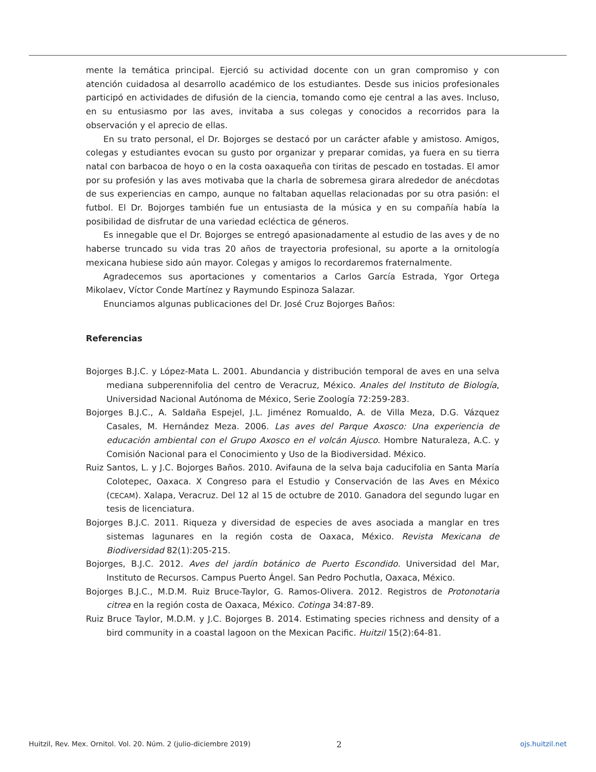mente la temática principal. Ejerció su actividad docente con un gran compromiso y con atención cuidadosa al desarrollo académico de los estudiantes. Desde sus inicios profesionales participó en actividades de difusión de la ciencia, tomando como eje central a las aves. Incluso, en su entusiasmo por las aves, invitaba a sus colegas y conocidos a recorridos para la observación y el aprecio de ellas.
En su trato personal, el Dr. Bojorges se destacó por un carácter afable y amistoso. Amigos, colegas y estudiantes evocan su gusto por organizar y preparar comidas, ya fuera en su tierra natal con barbacoa de hoyo o en la costa oaxaqueña con tiritas de pescado en tostadas. El amor por su profesión y las aves motivaba que la charla de sobremesa girara alrededor de anécdotas de sus experiencias en campo, aunque no faltaban aquellas relacionadas por su otra pasión: el futbol. El Dr. Bojorges también fue un entusiasta de la música y en su compañía había la posibilidad de disfrutar de una variedad ecléctica de géneros.
Es innegable que el Dr. Bojorges se entregó apasionadamente al estudio de las aves y de no haberse truncado su vida tras 20 años de trayectoria profesional, su aporte a la ornitología mexicana hubiese sido aún mayor. Colegas y amigos lo recordaremos fraternalmente.
Agradecemos sus aportaciones y comentarios a Carlos García Estrada, Ygor Ortega Mikolaev, Víctor Conde Martínez y Raymundo Espinoza Salazar.
Enunciamos algunas publicaciones del Dr. José Cruz Bojorges Baños:
Referencias
Bojorges B.J.C. y López-Mata L. 2001. Abundancia y distribución temporal de aves en una selva mediana subperennifolia del centro de Veracruz, México. Anales del Instituto de Biología, Universidad Nacional Autónoma de México, Serie Zoología 72:259-283.
Bojorges B.J.C., A. Saldaña Espejel, J.L. Jiménez Romualdo, A. de Villa Meza, D.G. Vázquez Casales, M. Hernández Meza. 2006. Las aves del Parque Axosco: Una experiencia de educación ambiental con el Grupo Axosco en el volcán Ajusco. Hombre Naturaleza, A.C. y Comisión Nacional para el Conocimiento y Uso de la Biodiversidad. México.
Ruiz Santos, L. y J.C. Bojorges Baños. 2010. Avifauna de la selva baja caducifolia en Santa María Colotepec, Oaxaca. X Congreso para el Estudio y Conservación de las Aves en México (CECAM). Xalapa, Veracruz. Del 12 al 15 de octubre de 2010. Ganadora del segundo lugar en tesis de licenciatura.
Bojorges B.J.C. 2011. Riqueza y diversidad de especies de aves asociada a manglar en tres sistemas lagunares en la región costa de Oaxaca, México. Revista Mexicana de Biodiversidad 82(1):205-215.
Bojorges, B.J.C. 2012. Aves del jardín botánico de Puerto Escondido. Universidad del Mar, Instituto de Recursos. Campus Puerto Ángel. San Pedro Pochutla, Oaxaca, México.
Bojorges B.J.C., M.D.M. Ruiz Bruce-Taylor, G. Ramos-Olivera. 2012. Registros de Protonotaria citrea en la región costa de Oaxaca, México. Cotinga 34:87-89.
Ruiz Bruce Taylor, M.D.M. y J.C. Bojorges B. 2014. Estimating species richness and density of a bird community in a coastal lagoon on the Mexican Pacific. Huitzil 15(2):64-81.
Huitzil, Rev. Mex. Ornitol. Vol. 20. Núm. 2 (julio-diciembre 2019) 2 ojs.huitzil.net